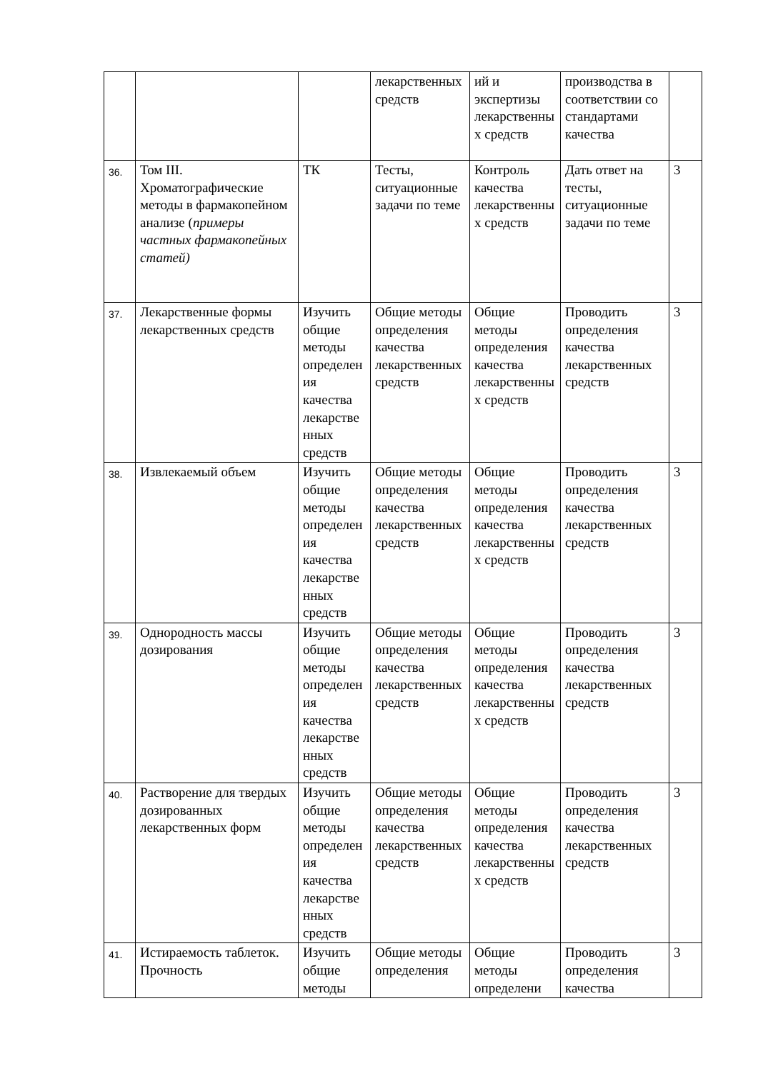| | | | лекарственных средств | ий и экспертизы лекарственных средств | производства в соответствии со стандартами качества | |
| 36. | Том III. Хроматографические методы в фармакопейном анализе ( примеры частных фармакопейных статей) | ТК | Тесты, ситуационные задачи по теме | Контроль качества лекарственных средств | Дать ответ на тесты, ситуационные задачи по теме | 3 |
| 37. | Лекарственные формы лекарственных средств | Изучить общие методы определения качества лекарственных средств | Общие методы определения качества лекарственных средств | Общие методы определения качества лекарственных средств | Проводить определения качества лекарственных средств | 3 |
| 38. | Извлекаемый объем | Изучить общие методы определения качества лекарственных средств | Общие методы определения качества лекарственных средств | Общие методы определения качества лекарственных средств | Проводить определения качества лекарственных средств | 3 |
| 39. | Однородность массы дозирования | Изучить общие методы определения качества лекарственных средств | Общие методы определения качества лекарственных средств | Общие методы определения качества лекарственных средств | Проводить определения качества лекарственных средств | 3 |
| 40. | Растворение для твердых дозированных лекарственных форм | Изучить общие методы определения качества лекарственных средств | Общие методы определения качества лекарственных средств | Общие методы определения качества лекарственных средств | Проводить определения качества лекарственных средств | 3 |
| 41. | Истираемость таблеток. Прочность | Изучить общие методы | Общие методы определения | Общие методы определени | Проводить определения качества | 3 |